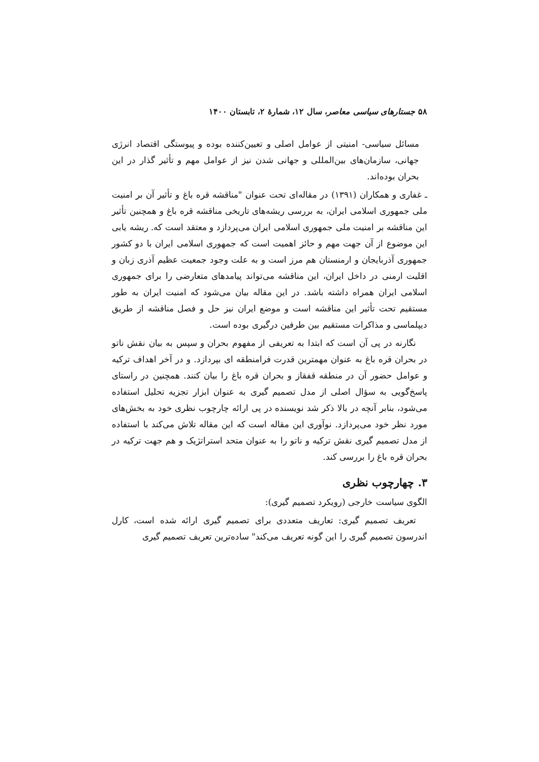۵۸ جستارهای سیاسی معاصر، سال ۱۲، شمارهٔ ۲، تابستان ۱۴۰۰
مسائل سیاسی- امنیتی از عوامل اصلی و تعیین‌کننده بوده و پیوستگی اقتصاد انرژی جهانی، سازمان‌های بین‌المللی و جهانی شدن نیز از عوامل مهم و تأثیر گذار در این بحران بوده‌اند.
ـ غفاری و همکاران (۱۳۹۱) در مقاله‌ای تحت عنوان "مناقشه قره باغ و تأثیر آن بر امنیت ملی جمهوری اسلامی ایران، به بررسی ریشه‌های تاریخی مناقشه قره باغ و همچنین تأثیر این مناقشه بر امنیت ملی جمهوری اسلامی ایران می‌پردازد و معتقد است که. ریشه یابی این موضوع از آن جهت مهم و حائز اهمیت است که جمهوری اسلامی ایران با دو کشور جمهوری آذربایجان و ارمنستان هم مرز است و به علت وجود جمعیت عظیم آذری زبان و اقلیت ارمنی در داخل ایران، این مناقشه می‌تواند پیامدهای متعارضی را برای جمهوری اسلامی ایران همراه داشته باشد. در این مقاله بیان می‌شود که امنیت ایران به طور مستقیم تحت تأثیر این مناقشه است و موضع ایران نیز حل و فصل مناقشه از طریق دیپلماسی و مذاکرات مستقیم بین طرفین درگیری بوده است.
نگارنه در پی آن است که ابتدا به تعریفی از مفهوم بحران و سپس به بیان نقش ناتو در بحران قره باغ به عنوان مهمترین قدرت فرامنطقه ای بپردازد. و در آخر اهداف ترکیه و عوامل حضور آن در منطقه قفقاز و بحران قره باغ را بیان کنند. همچنین در راستای پاسخ‌گویی به سؤال اصلی از مدل تصمیم گیری به عنوان ابزار تجزیه تحلیل استفاده می‌شود، بنابر آنچه در بالا ذکر شد نویسنده در پی ارائه چارچوب نظری خود به بخش‌های مورد نظر خود می‌پردازد. نوآوری این مقاله است که این مقاله تلاش می‌کند با استفاده از مدل تصمیم گیری نقش ترکیه و ناتو را به عنوان متحد استراتژیک و هم جهت ترکیه در بحران قره باغ را بررسی کند.
۳. چهارچوب نظری
الگوی سیاست خارجی (رویکرد تصمیم گیری):
تعریف تصمیم گیری: تعاریف متعددی برای تصمیم گیری ارائه شده است، کارل اندرسون تصمیم گیری را این گونه تعریف می‌کند" ساده‌ترین تعریف تصمیم گیری